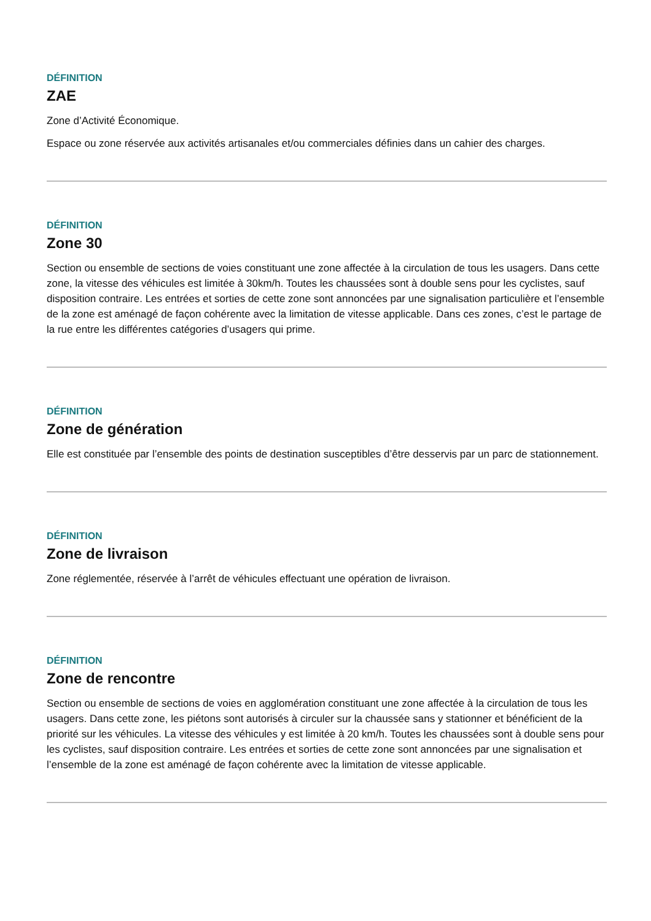DÉFINITION
ZAE
Zone d’Activité Économique.
Espace ou zone réservée aux activités artisanales et/ou commerciales définies dans un cahier des charges.
DÉFINITION
Zone 30
Section ou ensemble de sections de voies constituant une zone affectée à la circulation de tous les usagers. Dans cette zone, la vitesse des véhicules est limitée à 30km/h. Toutes les chaussées sont à double sens pour les cyclistes, sauf disposition contraire. Les entrées et sorties de cette zone sont annoncées par une signalisation particulière et l’ensemble de la zone est aménagé de façon cohérente avec la limitation de vitesse applicable. Dans ces zones, c’est le partage de la rue entre les différentes catégories d’usagers qui prime.
DÉFINITION
Zone de génération
Elle est constituée par l’ensemble des points de destination susceptibles d’être desservis par un parc de stationnement.
DÉFINITION
Zone de livraison
Zone réglementée, réservée à l’arrêt de véhicules effectuant une opération de livraison.
DÉFINITION
Zone de rencontre
Section ou ensemble de sections de voies en agglomération constituant une zone affectée à la circulation de tous les usagers. Dans cette zone, les piétons sont autorisés à circuler sur la chaussée sans y stationner et bénéficient de la priorité sur les véhicules. La vitesse des véhicules y est limitée à 20 km/h. Toutes les chaussées sont à double sens pour les cyclistes, sauf disposition contraire. Les entrées et sorties de cette zone sont annoncées par une signalisation et l’ensemble de la zone est aménagé de façon cohérente avec la limitation de vitesse applicable.